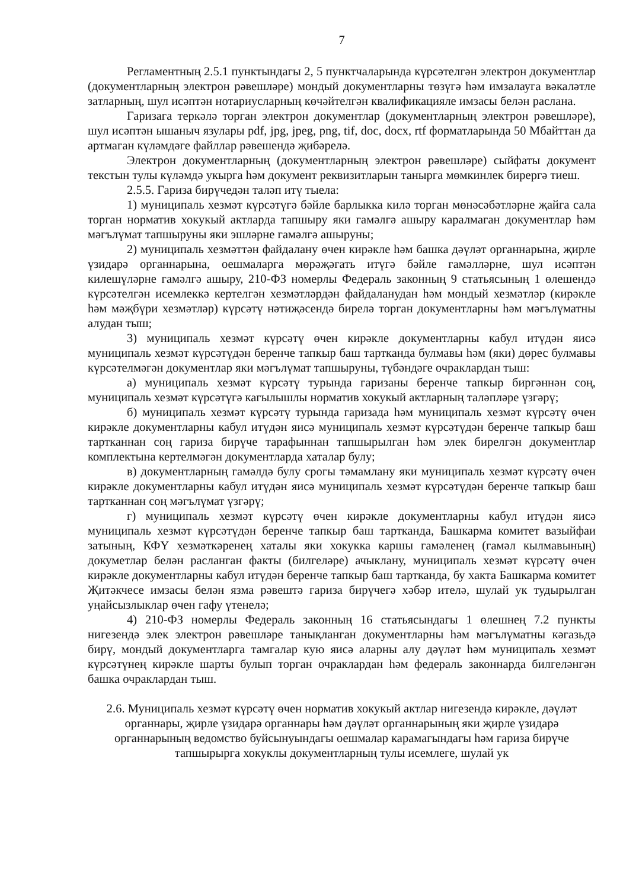7
Регламентның 2.5.1 пунктындагы 2, 5 пунктчаларында күрсәтелгән электрон документлар (документларның электрон рәвешләре) мондый документларны төзүгә һәм имзалауга вәкаләтле затларның, шул исәптән нотариусларның көчәйтелгән квалификацияле имзасы белән раслана.
Гаризага теркәлә торган электрон документлар (документларның электрон рәвешләре), шул исәптән ышаныч язулары pdf, jpg, jpeg, png, tif, doc, docx, rtf форматларында 50 Мбайттан да артмаган күләмдәге файллар рәвешендә җибәрелә.
Электрон документларның (документларның электрон рәвешләре) сыйфаты документ текстын тулы күләмдә укырга һәм документ реквизитларын танырга мөмкинлек бирергә тиеш.
2.5.5. Гариза бирүчедән таләп итү тыела:
1) муниципаль хезмәт күрсәтүгә бәйле барлыкка килә торган мөнәсәбәтләрне җайга сала торган норматив хокукый актларда тапшыру яки гамәлгә ашыру каралмаган документлар һәм мәгълүмат тапшыруны яки эшләрне гамәлгә ашыруны;
2) муниципаль хезмәттән файдалану өчен кирәкле һәм башка дәүләт органнарына, җирле үзидарә органнарына, оешмаларга мөрәҗәгать итүгә бәйле гамәлләрне, шул исәптән килешүләрне гамәлгә ашыру, 210-ФЗ номерлы Федераль законның 9 статьясының 1 өлешендә күрсәтелгән исемлеккә кертелгән хезмәтләрдән файдаланудан һәм мондый хезмәтләр (кирәкле һәм мәҗбүри хезмәтләр) күрсәтү нәтиҗәсендә бирелә торган документларны һәм мәгълүматны алудан тыш;
3) муниципаль хезмәт күрсәтү өчен кирәкле документларны кабул итүдән яисә муниципаль хезмәт күрсәтүдән беренче тапкыр баш тартканда булмавы һәм (яки) дөрес булмавы күрсәтелмәгән документлар яки мәгълүмат тапшыруны, түбәндәге очраклардан тыш:
а) муниципаль хезмәт күрсәтү турында гаризаны беренче тапкыр биргәннән соң, муниципаль хезмәт күрсәтүгә кагылышлы норматив хокукый актларның таләпләре үзгәрү;
б) муниципаль хезмәт күрсәтү турында гаризада һәм муниципаль хезмәт күрсәтү өчен кирәкле документларны кабул итүдән яисә муниципаль хезмәт күрсәтүдән беренче тапкыр баш тартканнан соң гариза бирүче тарафыннан тапшырылган һәм элек бирелгән документлар комплектына кертелмәгән документларда хаталар булу;
в) документларның гамәлдә булу срогы тәмамлану яки муниципаль хезмәт күрсәтү өчен кирәкле документларны кабул итүдән яисә муниципаль хезмәт күрсәтүдән беренче тапкыр баш тартканнан соң мәгълүмат үзгәрү;
г) муниципаль хезмәт күрсәтү өчен кирәкле документларны кабул итүдән яисә муниципаль хезмәт күрсәтүдән беренче тапкыр баш тартканда, Башкарма комитет вазыйфаи затының, КФҮ хезмәткәренең хаталы яки хокукка каршы гамәленең (гамәл кылмавының) докуметлар белән расланган факты (билгеләре) ачыклану, муниципаль хезмәт күрсәтү өчен кирәкле документларны кабул итүдән беренче тапкыр баш тартканда, бу хакта Башкарма комитет Җитәкчесе имзасы белән язма рәвештә гариза бирүчегә хәбәр ителә, шулай ук тудырылган уңайсызлыклар өчен гафу үтенелә;
4) 210-ФЗ номерлы Федераль законның 16 статьясындагы 1 өлешнең 7.2 пункты нигезендә элек электрон рәвешләре танықланган документларны һәм мәгълүматны кәгазьдә бирү, мондый документларга тамгалар кую яисә аларны алу дәүләт һәм муниципаль хезмәт күрсәтүнең кирәкле шарты булып торган очраклардан һәм федераль законнарда билгеләнгән башка очраклардан тыш.
2.6. Муниципаль хезмәт күрсәтү өчен норматив хокукый актлар нигезендә кирәкле, дәүләт органнары, җирле үзидарә органнары һәм дәүләт органнарының яки җирле үзидарә органнарының ведомство буйсынуындагы оешмалар карамагындагы һәм гариза бирүче тапшырырга хокуклы документларның тулы исемлеге, шулай ук